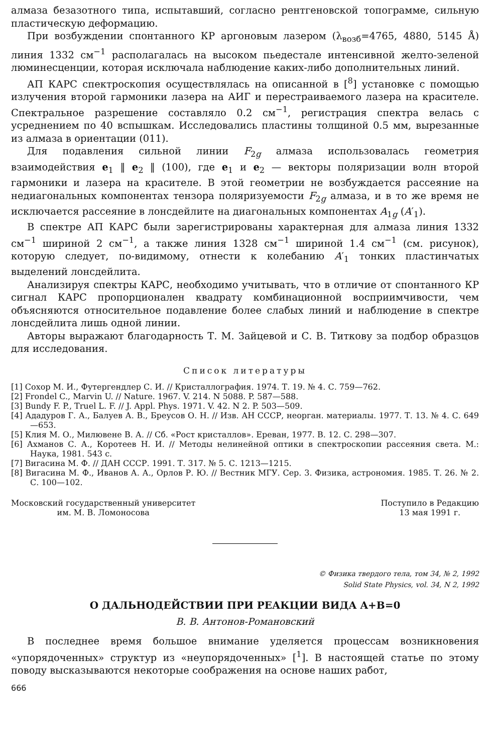алмаза безазотного типа, испытавший, согласно рентгеновской топограмме, сильную пластическую деформацию.
При возбуждении спонтанного КР аргоновым лазером (λ<sub>возб</sub>=4765, 4880, 5145 Å) линия 1332 см<sup>−1</sup> располагалась на высоком пьедестале интенсивной желто-зеленой люминесценции, которая исключала наблюдение каких-либо дополнительных линий.
АП КАРС спектроскопия осуществлялась на описанной в [<sup>8</sup>] установке с помощью излучения второй гармоники лазера на АИГ и перестраиваемого лазера на красителе. Спектральное разрешение составляло 0.2 см<sup>−1</sup>, регистрация спектра велась с усреднением по 40 вспышкам. Исследовались пластины толщиной 0.5 мм, вырезанные из алмаза в ориентации (011).
Для подавления сильной линии F<sub>2g</sub> алмаза использовалась геометрия взаимодействия e<sub>1</sub> ‖ e<sub>2</sub> ‖ (100), где e<sub>1</sub> и e<sub>2</sub> — векторы поляризации волн второй гармоники и лазера на красителе. В этой геометрии не возбуждается рассеяние на недиагональных компонентах тензора поляризуемости F<sub>2g</sub> алмаза, и в то же время не исключается рассеяние в лонсдейлите на диагональных компонентах A<sub>1g</sub> (A′<sub>1</sub>).
В спектре АП КАРС были зарегистрированы характерная для алмаза линия 1332 см<sup>−1</sup> шириной 2 см<sup>−1</sup>, а также линия 1328 см<sup>−1</sup> шириной 1.4 см<sup>−1</sup> (см. рисунок), которую следует, по-видимому, отнести к колебанию A′<sub>1</sub> тонких пластинчатых выделений лонсдейлита.
Анализируя спектры КАРС, необходимо учитывать, что в отличие от спонтанного КР сигнал КАРС пропорционален квадрату комбинационной восприимчивости, чем объясняются относительное подавление более слабых линий и наблюдение в спектре лонсдейлита лишь одной линии.
Авторы выражают благодарность Т. М. Зайцевой и С. В. Титкову за подбор образцов для исследования.
Список литературы
[1] Сохор М. И., Футергендлер С. И. // Кристаллография. 1974. Т. 19. № 4. С. 759—762.
[2] Frondel C., Marvin U. // Nature. 1967. V. 214. N 5088. P. 587—588.
[3] Bundy F. P., Truel L. F. // J. Appl. Phys. 1971. V. 42. N 2. P. 503—509.
[4] Ададуров Г. А., Балуев А. В., Бреусов О. Н. // Изв. АН СССР, неорган. материалы. 1977. Т. 13. № 4. С. 649—653.
[5] Клия М. О., Милювене В. А. // Сб. «Рост кристаллов». Ереван, 1977. В. 12. С. 298—307.
[6] Ахманов С. А., Коротеев Н. И. // Методы нелинейной оптики в спектроскопии рассеяния света. М.: Наука, 1981. 543 с.
[7] Вигасина М. Ф. // ДАН СССР. 1991. Т. 317. № 5. С. 1213—1215.
[8] Вигасина М. Ф., Иванов А. А., Орлов Р. Ю. // Вестник МГУ. Сер. 3. Физика, астрономия. 1985. Т. 26. № 2. С. 100—102.
Московский государственный университет
им. М. В. Ломоносова
Поступило в Редакцию
13 мая 1991 г.
© Физика твердого тела, том 34, № 2, 1992
Solid State Physics, vol. 34, N 2, 1992
О ДАЛЬНОДЕЙСТВИИ ПРИ РЕАКЦИИ ВИДА A+B=0
В. В. Антонов-Романовский
В последнее время большое внимание уделяется процессам возникновения «упорядоченных» структур из «неупорядоченных» [<sup>1</sup>]. В настоящей статье по этому поводу высказываются некоторые соображения на основе наших работ,
666